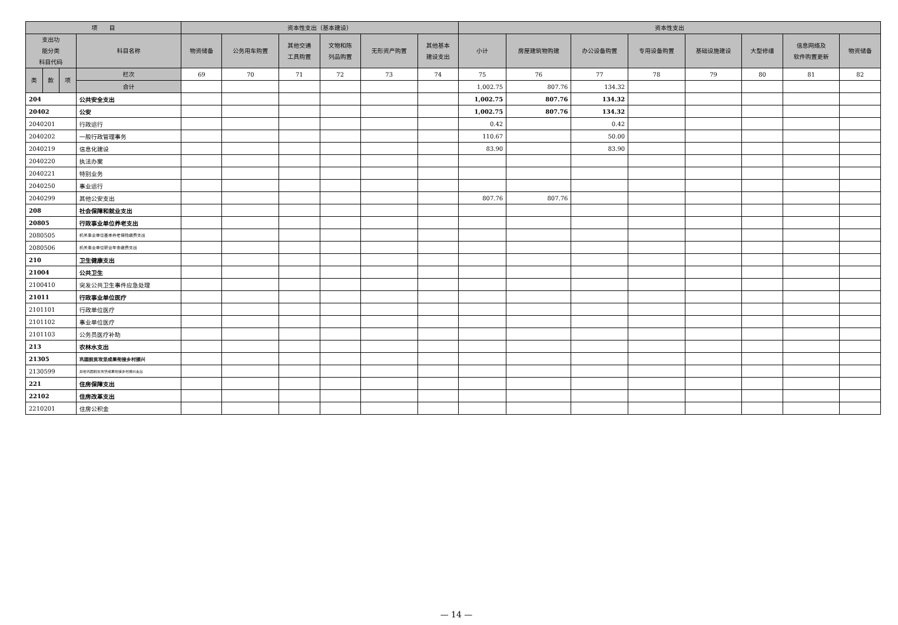| 项 目 | | | | 资本性支出（基本建设） | | | | | | 资本性支出 | | | | | | | |
| --- | --- | --- | --- | --- | --- | --- | --- | --- | --- | --- | --- | --- | --- | --- | --- | --- | --- |
| 支出功 能分类 科目代码 | | | 科目名称 | 物资储备 | 公务用车购置 | 其他交通 工具购置 | 文物和陈 列品购置 | 无形资产购置 | 其他基本 建设支出 | 小计 | 房屋建筑物购建 | 办公设备购置 | 专用设备购置 | 基础设施建设 | 大型修缮 | 信息网络及 软件购置更新 | 物资储备 |
| 类 | 款 | 项 | 栏次 | 69 | 70 | 71 | 72 | 73 | 74 | 75 | 76 | 77 | 78 | 79 | 80 | 81 | 82 |
| | | | 合计 | | | | | | | 1,002.75 | 807.76 | 134.32 | | | | | |
| 204 | | | 公共安全支出 | | | | | | | 1,002.75 | 807.76 | 134.32 | | | | | |
| 20402 | | | 公安 | | | | | | | 1,002.75 | 807.76 | 134.32 | | | | | |
| 2040201 | | | 行政运行 | | | | | | | 0.42 | | 0.42 | | | | | |
| 2040202 | | | 一般行政管理事务 | | | | | | | 110.67 | | 50.00 | | | | | |
| 2040219 | | | 信息化建设 | | | | | | | 83.90 | | 83.90 | | | | | |
| 2040220 | | | 执法办案 | | | | | | | | | | | | | | |
| 2040221 | | | 特别业务 | | | | | | | | | | | | | | |
| 2040250 | | | 事业运行 | | | | | | | | | | | | | | |
| 2040299 | | | 其他公安支出 | | | | | | | 807.76 | 807.76 | | | | | | |
| 208 | | | 社会保障和就业支出 | | | | | | | | | | | | | | |
| 20805 | | | 行政事业单位养老支出 | | | | | | | | | | | | | | |
| 2080505 | | | 机关事业单位基本养老保险缴费支出 | | | | | | | | | | | | | | |
| 2080506 | | | 机关事业单位职业年金缴费支出 | | | | | | | | | | | | | | |
| 210 | | | 卫生健康支出 | | | | | | | | | | | | | | |
| 21004 | | | 公共卫生 | | | | | | | | | | | | | | |
| 2100410 | | | 突发公共卫生事件应急处理 | | | | | | | | | | | | | | |
| 21011 | | | 行政事业单位医疗 | | | | | | | | | | | | | | |
| 2101101 | | | 行政单位医疗 | | | | | | | | | | | | | | |
| 2101102 | | | 事业单位医疗 | | | | | | | | | | | | | | |
| 2101103 | | | 公务员医疗补助 | | | | | | | | | | | | | | |
| 213 | | | 农林水支出 | | | | | | | | | | | | | | |
| 21305 | | | 巩固脱贫攻坚成果衔接乡村振兴 | | | | | | | | | | | | | | |
| 2130599 | | | 其他巩固脱贫攻坚成果衔接乡村振兴支出 | | | | | | | | | | | | | | |
| 221 | | | 住房保障支出 | | | | | | | | | | | | | | |
| 22102 | | | 住房改革支出 | | | | | | | | | | | | | | |
| 2210201 | | | 住房公积金 | | | | | | | | | | | | | | |
— 14 —